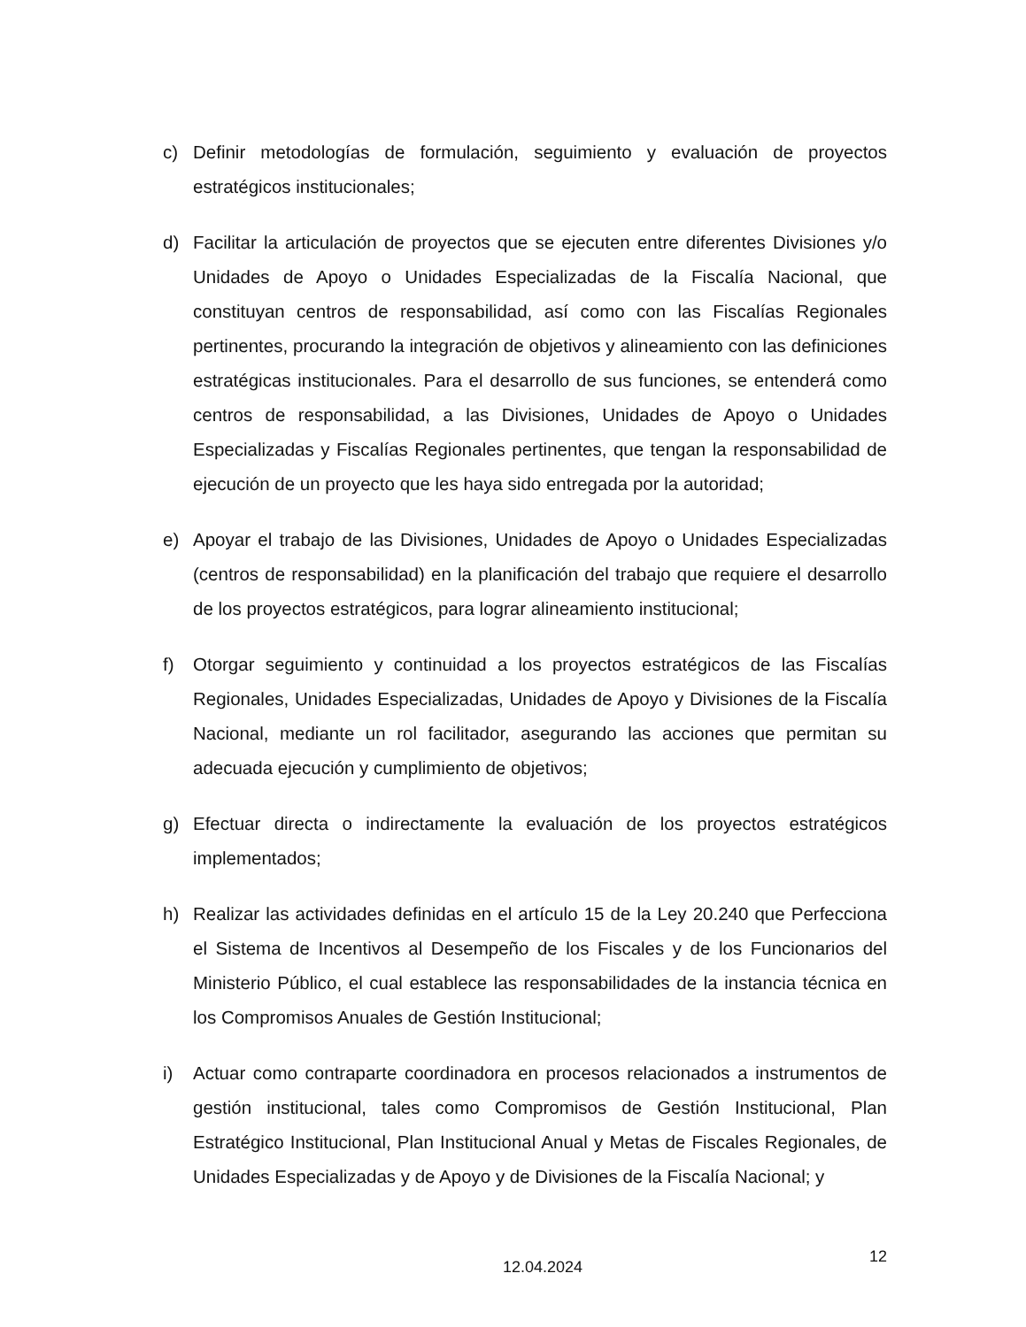c) Definir metodologías de formulación, seguimiento y evaluación de proyectos estratégicos institucionales;
d) Facilitar la articulación de proyectos que se ejecuten entre diferentes Divisiones y/o Unidades de Apoyo o Unidades Especializadas de la Fiscalía Nacional, que constituyan centros de responsabilidad, así como con las Fiscalías Regionales pertinentes, procurando la integración de objetivos y alineamiento con las definiciones estratégicas institucionales. Para el desarrollo de sus funciones, se entenderá como centros de responsabilidad, a las Divisiones, Unidades de Apoyo o Unidades Especializadas y Fiscalías Regionales pertinentes, que tengan la responsabilidad de ejecución de un proyecto que les haya sido entregada por la autoridad;
e) Apoyar el trabajo de las Divisiones, Unidades de Apoyo o Unidades Especializadas (centros de responsabilidad) en la planificación del trabajo que requiere el desarrollo de los proyectos estratégicos, para lograr alineamiento institucional;
f) Otorgar seguimiento y continuidad a los proyectos estratégicos de las Fiscalías Regionales, Unidades Especializadas, Unidades de Apoyo y Divisiones de la Fiscalía Nacional, mediante un rol facilitador, asegurando las acciones que permitan su adecuada ejecución y cumplimiento de objetivos;
g) Efectuar directa o indirectamente la evaluación de los proyectos estratégicos implementados;
h) Realizar las actividades definidas en el artículo 15 de la Ley 20.240 que Perfecciona el Sistema de Incentivos al Desempeño de los Fiscales y de los Funcionarios del Ministerio Público, el cual establece las responsabilidades de la instancia técnica en los Compromisos Anuales de Gestión Institucional;
i) Actuar como contraparte coordinadora en procesos relacionados a instrumentos de gestión institucional, tales como Compromisos de Gestión Institucional, Plan Estratégico Institucional, Plan Institucional Anual y Metas de Fiscales Regionales, de Unidades Especializadas y de Apoyo y de Divisiones de la Fiscalía Nacional; y
12.04.2024 12